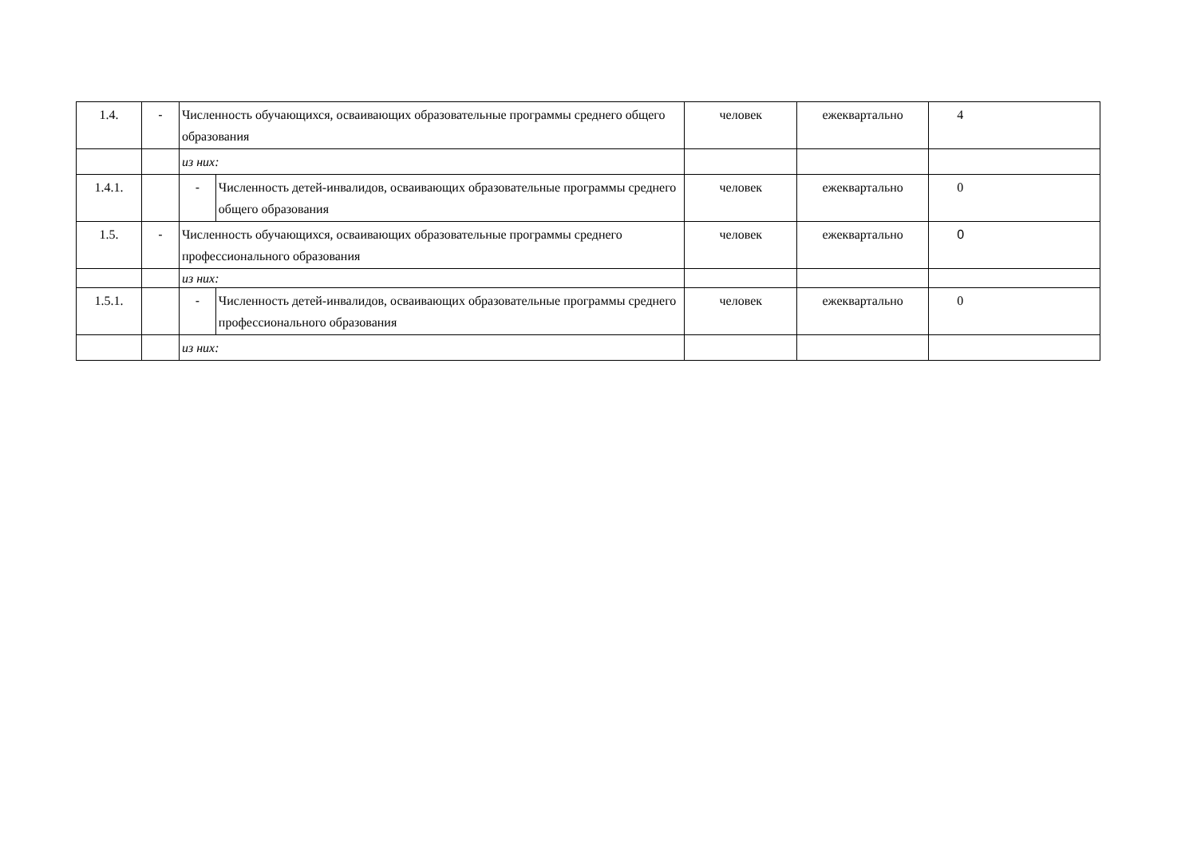| 1.4. | - | Численность обучающихся, осваивающих образовательные программы среднего общего образования | | человек | ежеквартально | 4 |
| | | из них: | | | | |
| 1.4.1. | | - | Численность детей-инвалидов, осваивающих образовательные программы среднего общего образования | человек | ежеквартально | 0 |
| 1.5. | - | Численность обучающихся, осваивающих образовательные программы среднего профессионального образования | | человек | ежеквартально | 0 |
| | | из них: | | | | |
| 1.5.1. | | - | Численность детей-инвалидов, осваивающих образовательные программы среднего профессионального образования | человек | ежеквартально | 0 |
| | | из них: | | | | |